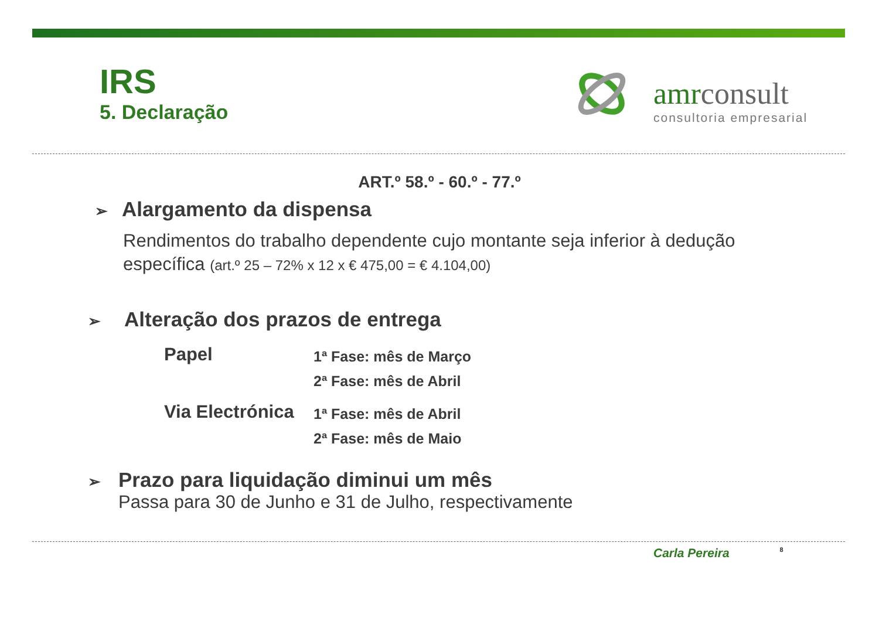IRS
5. Declaração
amrconsult
consultoria empresarial
ART.º 58.º - 60.º - 77.º
➢ Alargamento da dispensa
Rendimentos do trabalho dependente cujo montante seja inferior à dedução específica (art.º 25 – 72% x 12 x € 475,00 = € 4.104,00)
➢ Alteração dos prazos de entrega
Papel
1ª Fase: mês de Março
2ª Fase: mês de Abril
Via Electrónica
1ª Fase: mês de Abril
2ª Fase: mês de Maio
➢ Prazo para liquidação diminui um mês
Passa para 30 de Junho e 31 de Julho, respectivamente
Carla Pereira 8